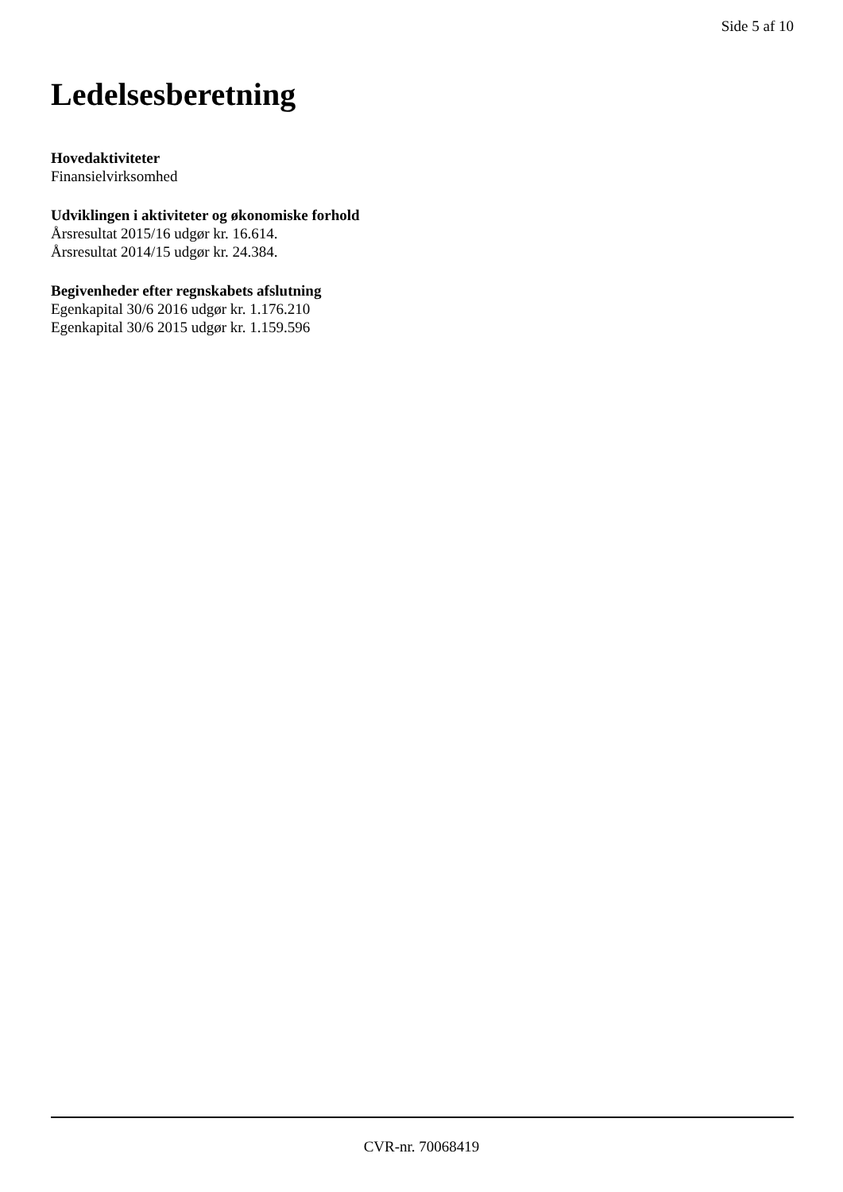Side 5 af 10
Ledelsesberetning
Hovedaktiviteter
Finansielvirksomhed
Udviklingen i aktiviteter og økonomiske forhold
Årsresultat 2015/16 udgør kr. 16.614.
Årsresultat 2014/15 udgør kr. 24.384.
Begivenheder efter regnskabets afslutning
Egenkapital 30/6 2016 udgør kr. 1.176.210
Egenkapital 30/6 2015 udgør kr. 1.159.596
CVR-nr. 70068419